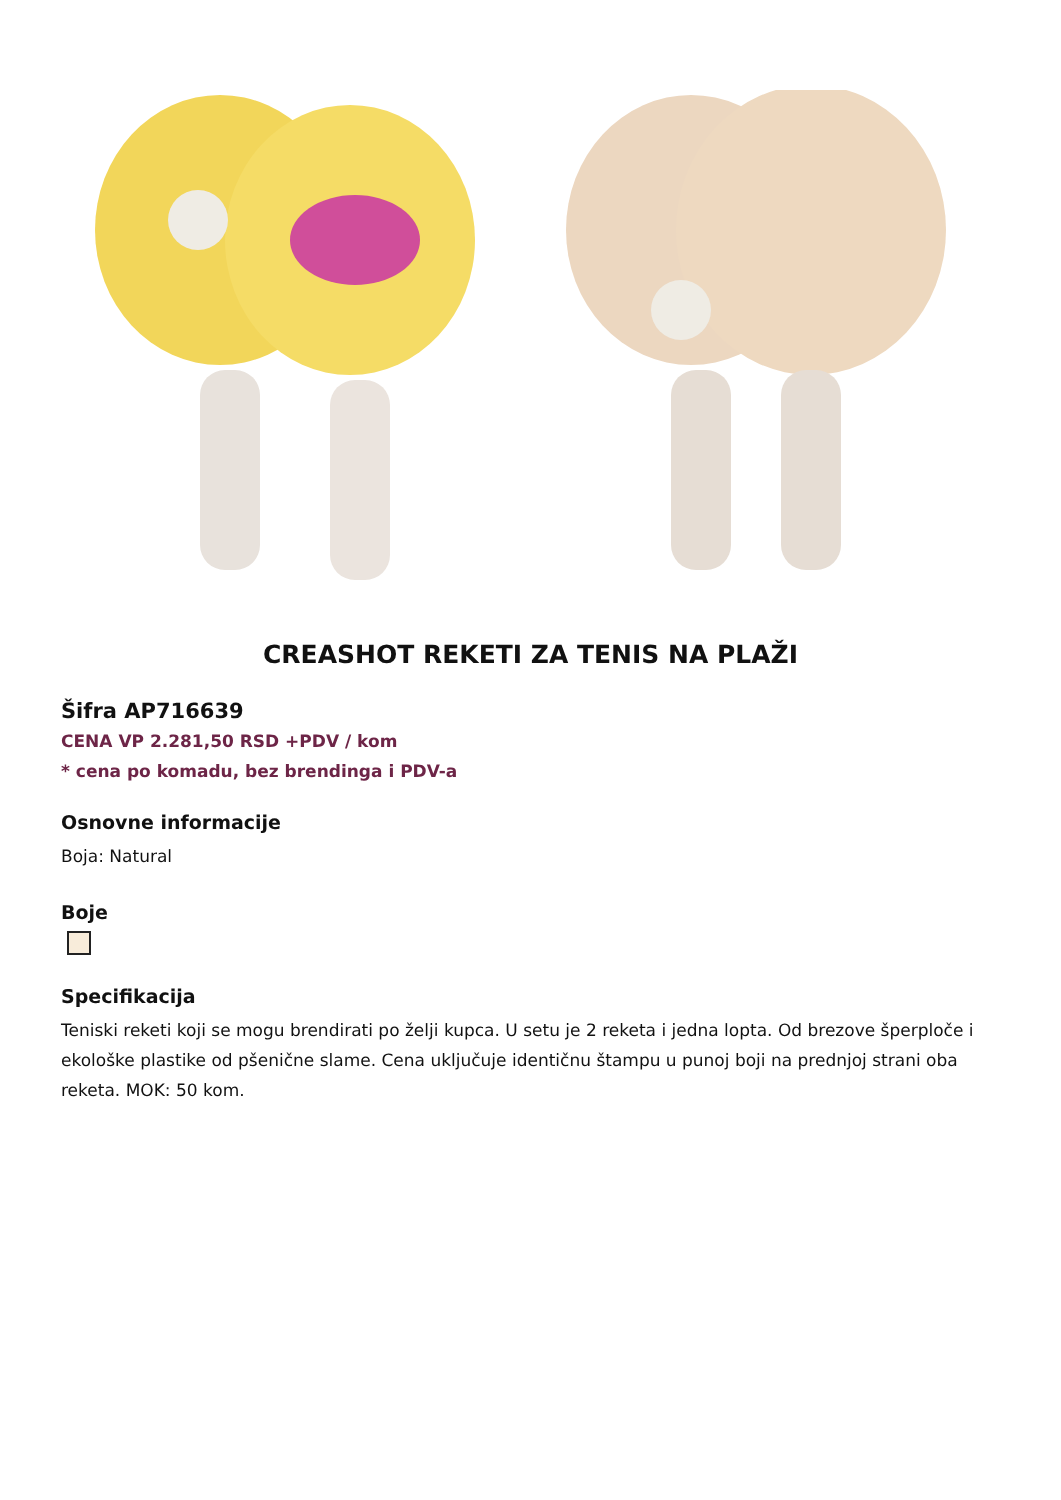CREASHOT REKETI ZA TENIS NA PLAŽI
Šifra AP716639
CENA VP 2.281,50 RSD +PDV / kom
* cena po komadu, bez brendinga i PDV-a
Osnovne informacije
Boja: Natural
Boje
Specifikacija
Teniski reketi koji se mogu brendirati po želji kupca. U setu je 2 reketa i jedna lopta. Od brezove šperploče i ekološke plastike od pšenične slame. Cena uključuje identičnu štampu u punoj boji na prednjoj strani oba reketa. MOK: 50 kom.